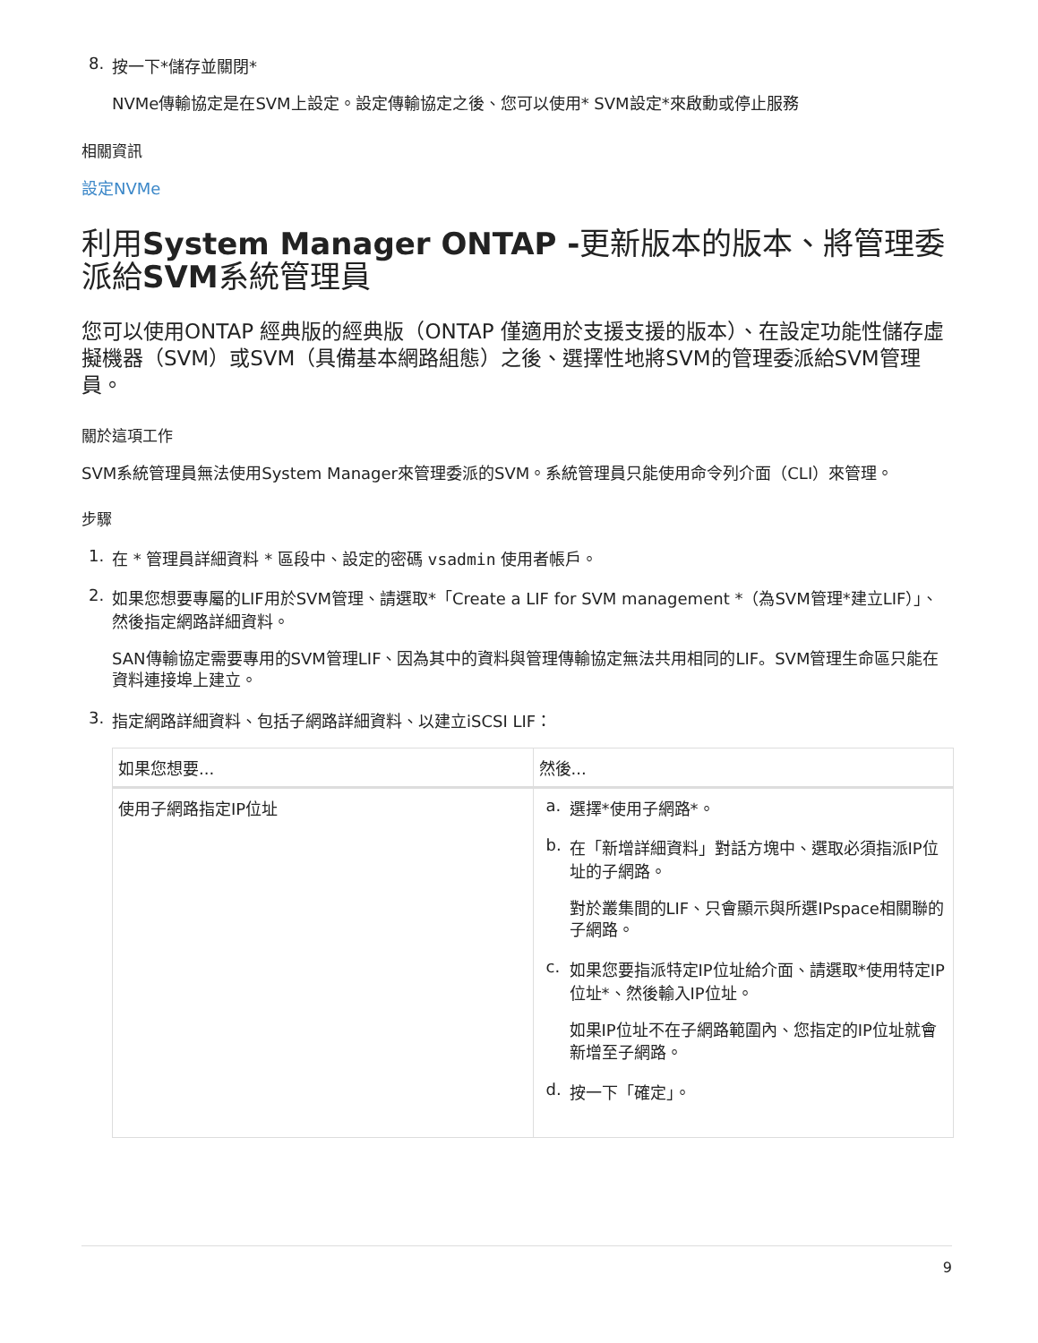8. 按一下*儲存並關閉*
NVMe傳輸協定是在SVM上設定。設定傳輸協定之後、您可以使用* SVM設定*來啟動或停止服務
相關資訊
設定NVMe
利用System Manager ONTAP -更新版本的版本、將管理委派給SVM系統管理員
您可以使用ONTAP 經典版的經典版（ONTAP 僅適用於支援支援的版本）、在設定功能性儲存虛擬機器（SVM）或SVM（具備基本網路組態）之後、選擇性地將SVM的管理委派給SVM管理員。
關於這項工作
SVM系統管理員無法使用System Manager來管理委派的SVM。系統管理員只能使用命令列介面（CLI）來管理。
步驟
1. 在 * 管理員詳細資料 * 區段中、設定的密碼 vsadmin 使用者帳戶。
2. 如果您想要專屬的LIF用於SVM管理、請選取*「Create a LIF for SVM management *（為SVM管理*建立LIF）」、然後指定網路詳細資料。
SAN傳輸協定需要專用的SVM管理LIF、因為其中的資料與管理傳輸協定無法共用相同的LIF。SVM管理生命區只能在資料連接埠上建立。
3. 指定網路詳細資料、包括子網路詳細資料、以建立iSCSI LIF：
| 如果您想要... | 然後... |
| --- | --- |
| 使用子網路指定IP位址 | a. 選擇*使用子網路*。 b. 在「新增詳細資料」對話方塊中、選取必須指派IP位址的子網路。 對於叢集間的LIF、只會顯示與所選IPspace相關聯的子網路。 c. 如果您要指派特定IP位址給介面、請選取*使用特定IP位址*、然後輸入IP位址。 如果IP位址不在子網路範圍內、您指定的IP位址就會新增至子網路。 d. 按一下「確定」。 |
9